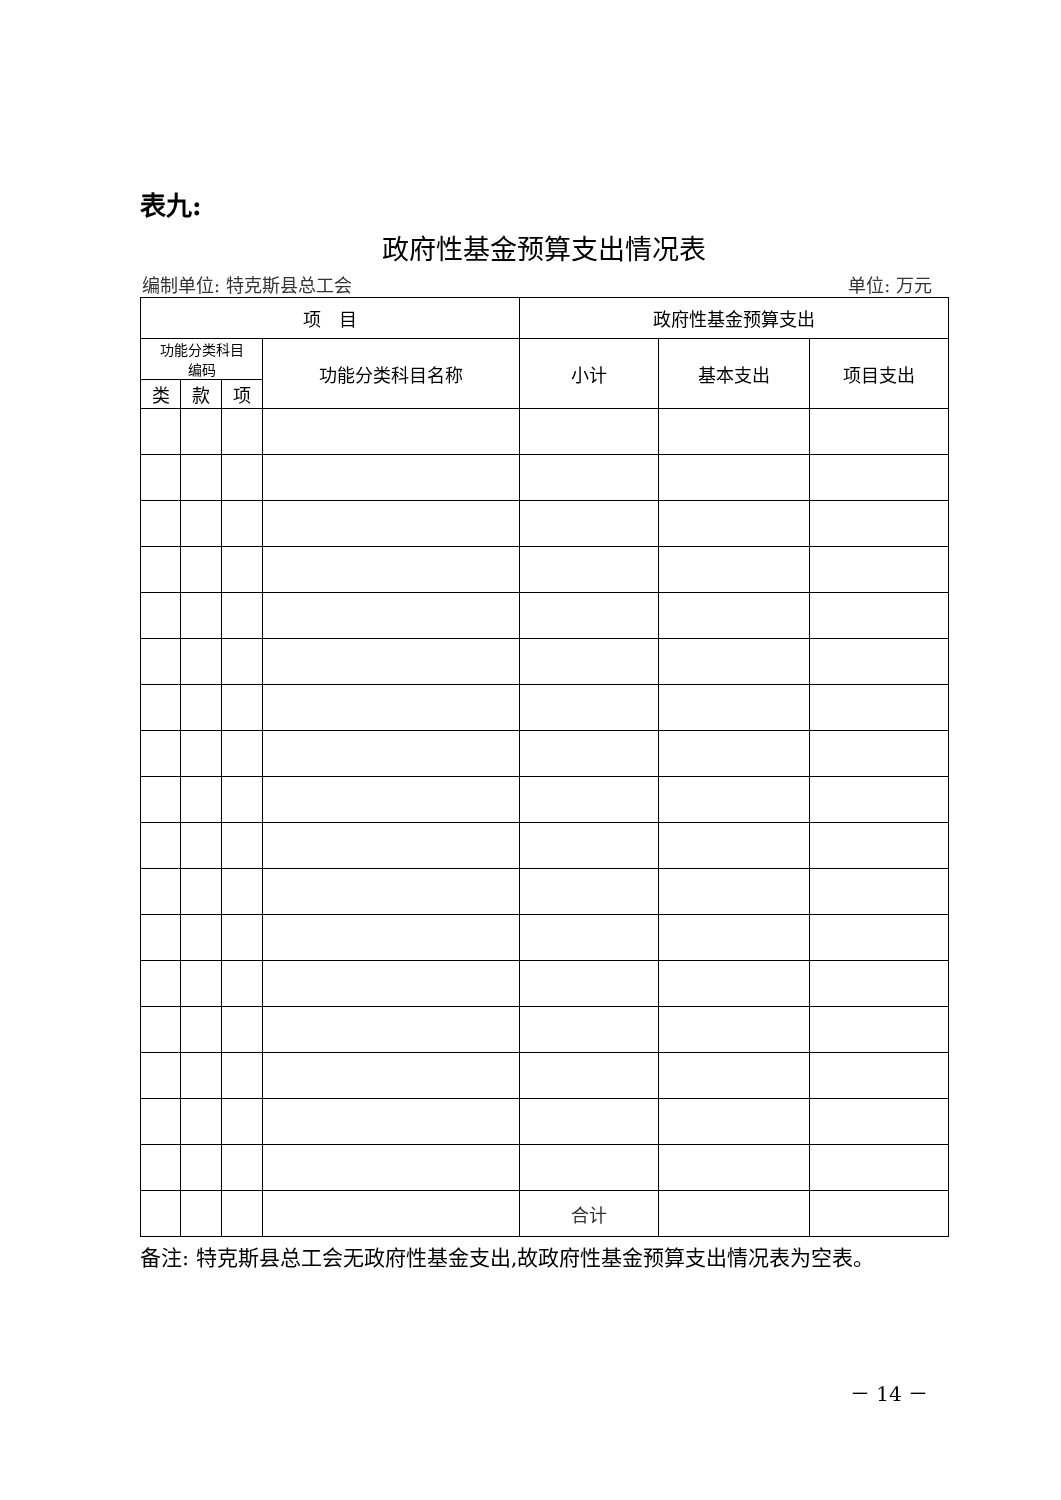表九:
政府性基金预算支出情况表
编制单位: 特克斯县总工会 单位: 万元
| 项 目 | | | | 政府性基金预算支出 | | |
| --- | --- | --- | --- | --- | --- | --- |
| 功能分类科目 编码 | | | 功能分类科目名称 | 小计 | 基本支出 | 项目支出 |
| 类 | 款 | 项 | | | | |
| | | | | 合计 | | |
备注: 特克斯县总工会无政府性基金支出,故政府性基金预算支出情况表为空表。
－ 14 －